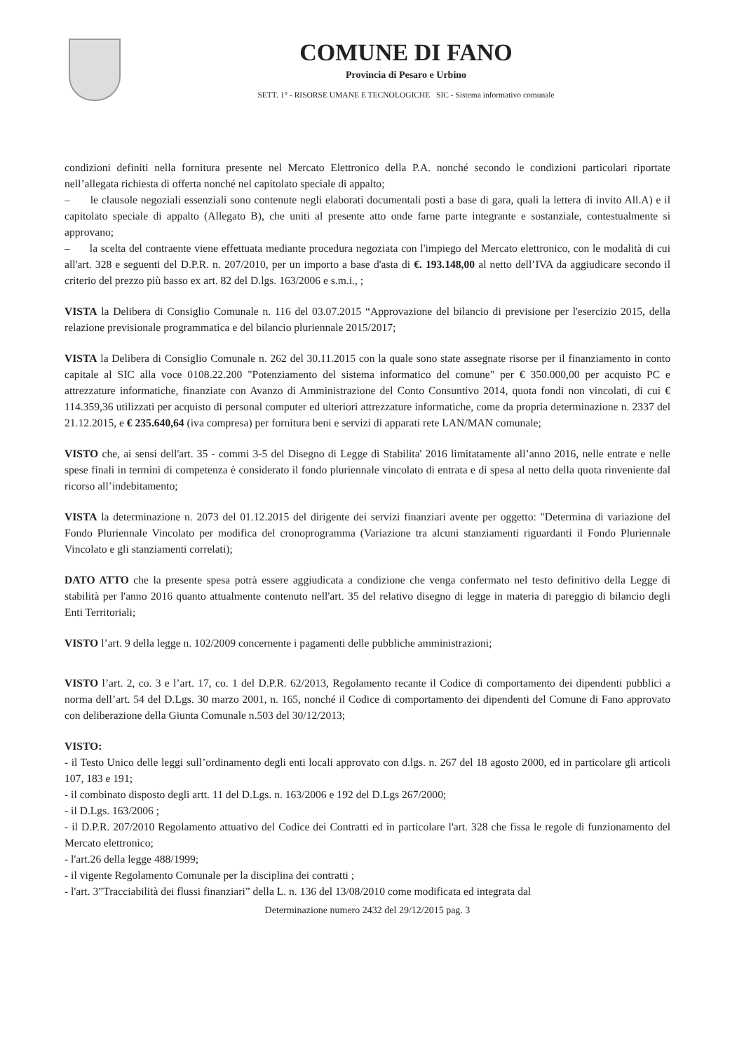COMUNE DI FANO
Provincia di Pesaro e Urbino
SETT. 1° - RISORSE UMANE E TECNOLOGICHE SIC - Sistema informativo comunale
condizioni definiti nella fornitura presente nel Mercato Elettronico della P.A. nonché secondo le condizioni particolari riportate nell’allegata richiesta di offerta nonché nel capitolato speciale di appalto;
– le clausole negoziali essenziali sono contenute negli elaborati documentali posti a base di gara, quali la lettera di invito All.A) e il capitolato speciale di appalto (Allegato B), che uniti al presente atto onde farne parte integrante e sostanziale, contestualmente si approvano;
– la scelta del contraente viene effettuata mediante procedura negoziata con l'impiego del Mercato elettronico, con le modalità di cui all'art. 328 e seguenti del D.P.R. n. 207/2010, per un importo a base d'asta di €. 193.148,00 al netto dell’IVA da aggiudicare secondo il criterio del prezzo più basso ex art. 82 del D.lgs. 163/2006 e s.m.i., ;
VISTA la Delibera di Consiglio Comunale n. 116 del 03.07.2015 “Approvazione del bilancio di previsione per l'esercizio 2015, della relazione previsionale programmatica e del bilancio pluriennale 2015/2017;
VISTA la Delibera di Consiglio Comunale n. 262 del 30.11.2015 con la quale sono state assegnate risorse per il finanziamento in conto capitale al SIC alla voce 0108.22.200 "Potenziamento del sistema informatico del comune" per € 350.000,00 per acquisto PC e attrezzature informatiche, finanziate con Avanzo di Amministrazione del Conto Consuntivo 2014, quota fondi non vincolati, di cui € 114.359,36 utilizzati per acquisto di personal computer ed ulteriori attrezzature informatiche, come da propria determinazione n. 2337 del 21.12.2015, e € 235.640,64 (iva compresa) per fornitura beni e servizi di apparati rete LAN/MAN comunale;
VISTO che, ai sensi dell'art. 35 - commi 3-5 del Disegno di Legge di Stabilita' 2016 limitatamente all’anno 2016, nelle entrate e nelle spese finali in termini di competenza è considerato il fondo pluriennale vincolato di entrata e di spesa al netto della quota rinveniente dal ricorso all’indebitamento;
VISTA la determinazione n. 2073 del 01.12.2015 del dirigente dei servizi finanziari avente per oggetto: "Determina di variazione del Fondo Pluriennale Vincolato per modifica del cronoprogramma (Variazione tra alcuni stanziamenti riguardanti il Fondo Pluriennale Vincolato e gli stanziamenti correlati);
DATO ATTO che la presente spesa potrà essere aggiudicata a condizione che venga confermato nel testo definitivo della Legge di stabilità per l'anno 2016 quanto attualmente contenuto nell'art. 35 del relativo disegno di legge in materia di pareggio di bilancio degli Enti Territoriali;
VISTO l’art. 9 della legge n. 102/2009 concernente i pagamenti delle pubbliche amministrazioni;
VISTO l’art. 2, co. 3 e l’art. 17, co. 1 del D.P.R. 62/2013, Regolamento recante il Codice di comportamento dei dipendenti pubblici a norma dell’art. 54 del D.Lgs. 30 marzo 2001, n. 165, nonché il Codice di comportamento dei dipendenti del Comune di Fano approvato con deliberazione della Giunta Comunale n.503 del 30/12/2013;
VISTO:
- il Testo Unico delle leggi sull’ordinamento degli enti locali approvato con d.lgs. n. 267 del 18 agosto 2000, ed in particolare gli articoli 107, 183 e 191;
- il combinato disposto degli artt. 11 del D.Lgs. n. 163/2006 e 192 del D.Lgs 267/2000;
- il D.Lgs. 163/2006 ;
- il D.P.R. 207/2010 Regolamento attuativo del Codice dei Contratti ed in particolare l'art. 328 che fissa le regole di funzionamento del Mercato elettronico;
- l'art.26 della legge 488/1999;
- il vigente Regolamento Comunale per la disciplina dei contratti ;
- l'art. 3”Tracciabilità dei flussi finanziari” della L. n. 136 del 13/08/2010 come modificata ed integrata dal
Determinazione numero 2432 del 29/12/2015 pag. 3